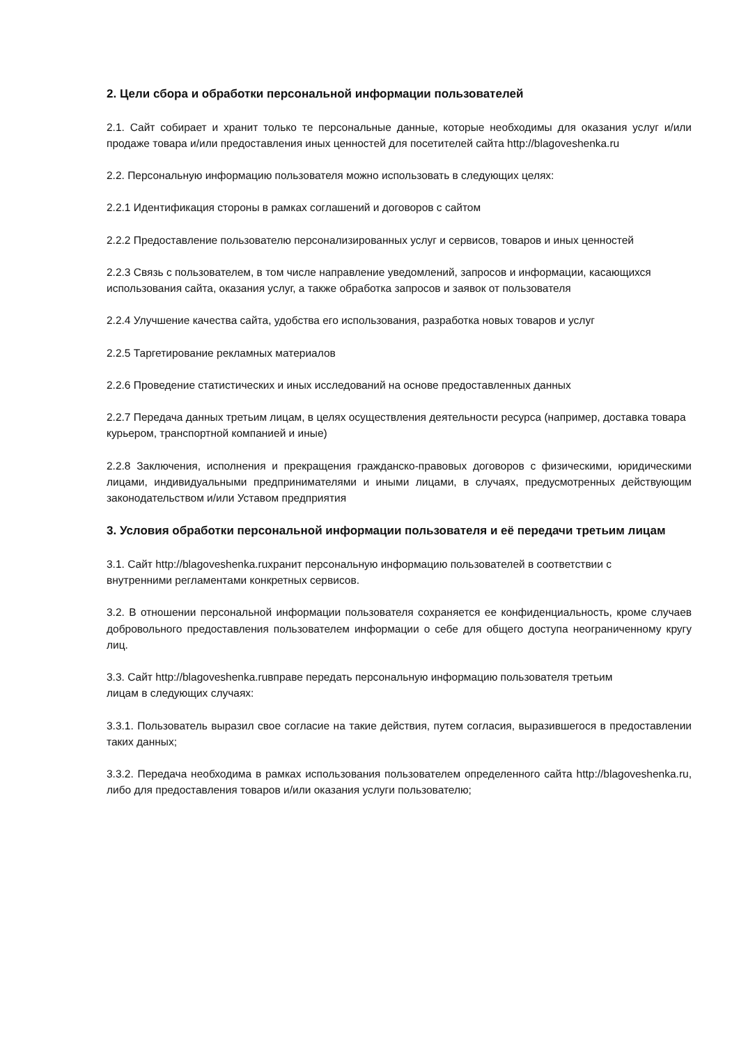2. Цели сбора и обработки персональной информации пользователей
2.1. Сайт собирает и хранит только те персональные данные, которые необходимы для оказания услуг и/или продаже товара и/или предоставления иных ценностей для посетителей сайта http://blagoveshenka.ru
2.2. Персональную информацию пользователя можно использовать в следующих целях:
2.2.1 Идентификация стороны в рамках соглашений и договоров с сайтом
2.2.2 Предоставление пользователю персонализированных услуг и сервисов, товаров и иных ценностей
2.2.3 Связь с пользователем, в том числе направление уведомлений, запросов и информации, касающихся использования сайта, оказания услуг, а также обработка запросов и заявок от пользователя
2.2.4 Улучшение качества сайта, удобства его использования, разработка новых товаров и услуг
2.2.5 Таргетирование рекламных материалов
2.2.6 Проведение статистических и иных исследований на основе предоставленных данных
2.2.7 Передача данных третьим лицам, в целях осуществления деятельности ресурса (например, доставка товара курьером, транспортной компанией и иные)
2.2.8 Заключения, исполнения и прекращения гражданско-правовых договоров с физическими, юридическими лицами, индивидуальными предпринимателями и иными лицами, в случаях, предусмотренных действующим законодательством и/или Уставом предприятия
3. Условия обработки персональной информации пользователя и её передачи третьим лицам
3.1. Сайт http://blagoveshenka.ruхранит персональную информацию пользователей в соответствии с
внутренними регламентами конкретных сервисов.
3.2. В отношении персональной информации пользователя сохраняется ее конфиденциальность, кроме случаев добровольного предоставления пользователем информации о себе для общего доступа неограниченному кругу лиц.
3.3. Сайт http://blagoveshenka.ruвправе передать персональную информацию пользователя третьим
лицам в следующих случаях:
3.3.1. Пользователь выразил свое согласие на такие действия, путем согласия, выразившегося в предоставлении таких данных;
3.3.2. Передача необходима в рамках использования пользователем определенного сайта http://blagoveshenka.ru, либо для предоставления товаров и/или оказания услуги пользователю;